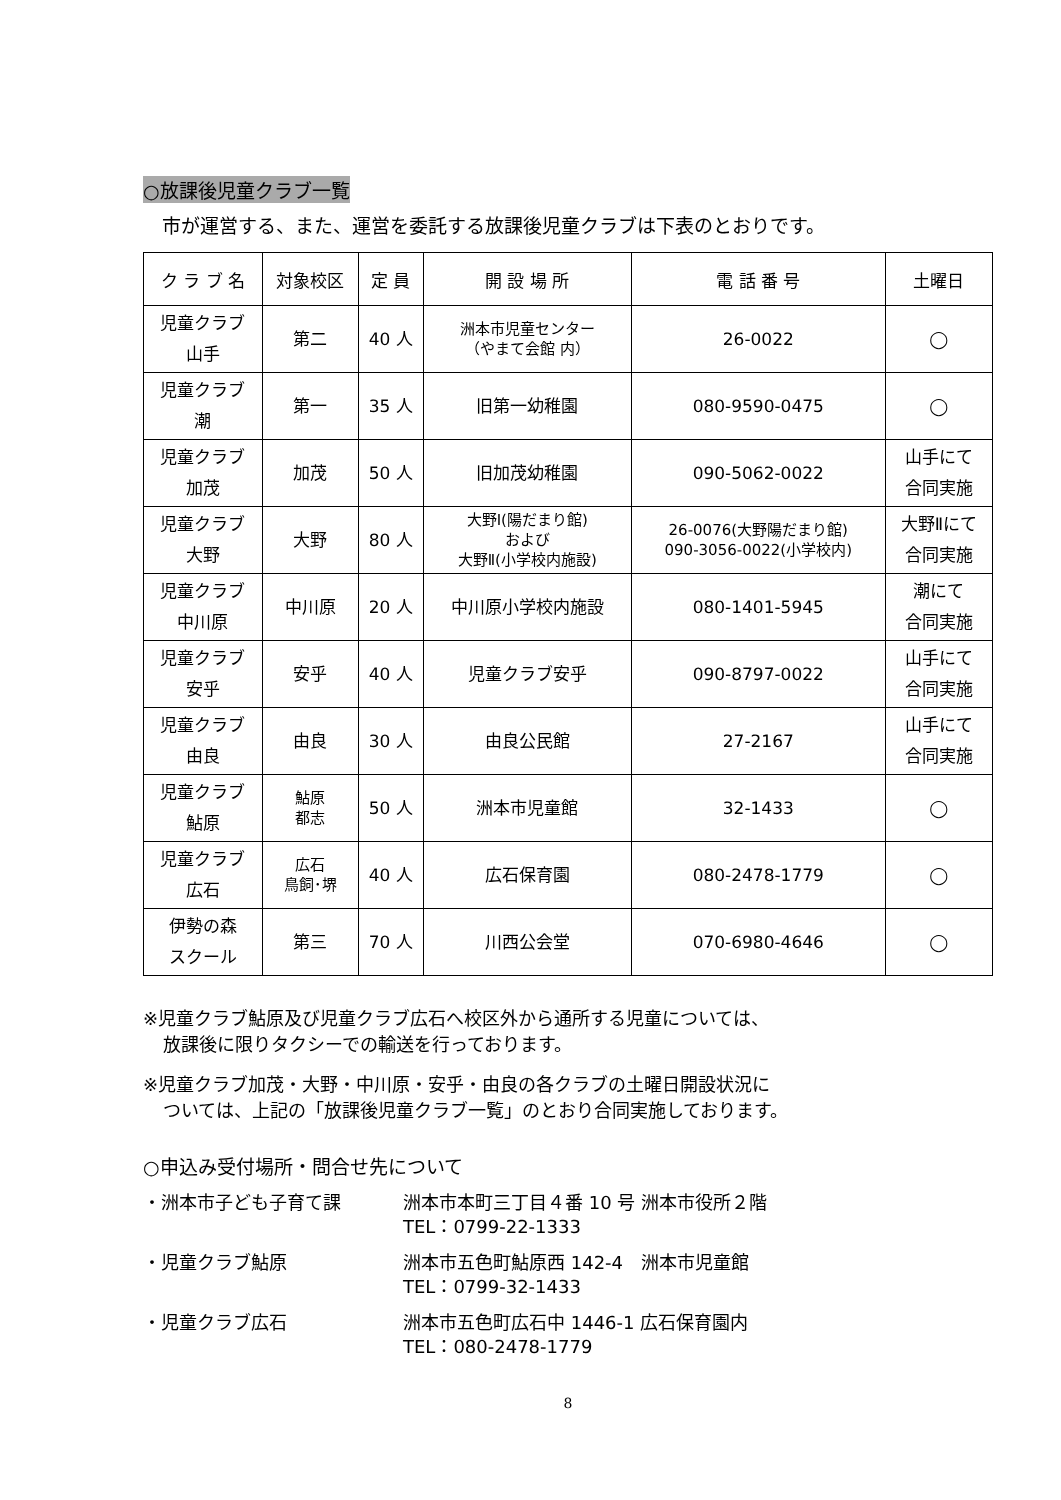○放課後児童クラブ一覧
　市が運営する、また、運営を委託する放課後児童クラブは下表のとおりです。
| ク ラ ブ 名 | 対象校区 | 定 員 | 開 設 場 所 | 電 話 番 号 | 土曜日 |
| --- | --- | --- | --- | --- | --- |
| 児童クラブ 山手 | 第二 | 40 人 | 洲本市児童センター （やまて会館 内） | 26-0022 | ◯ |
| 児童クラブ 潮 | 第一 | 35 人 | 旧第一幼稚園 | 080-9590-0475 | ◯ |
| 児童クラブ 加茂 | 加茂 | 50 人 | 旧加茂幼稚園 | 090-5062-0022 | 山手にて 合同実施 |
| 児童クラブ 大野 | 大野 | 80 人 | 大野Ⅰ(陽だまり館) および 大野Ⅱ(小学校内施設) | 26-0076(大野陽だまり館) 090-3056-0022(小学校内) | 大野Ⅱにて 合同実施 |
| 児童クラブ 中川原 | 中川原 | 20 人 | 中川原小学校内施設 | 080-1401-5945 | 潮にて 合同実施 |
| 児童クラブ 安乎 | 安乎 | 40 人 | 児童クラブ安乎 | 090-8797-0022 | 山手にて 合同実施 |
| 児童クラブ 由良 | 由良 | 30 人 | 由良公民館 | 27-2167 | 山手にて 合同実施 |
| 児童クラブ 鮎原 | 鮎原 都志 | 50 人 | 洲本市児童館 | 32-1433 | ◯ |
| 児童クラブ 広石 | 広石 鳥飼･堺 | 40 人 | 広石保育園 | 080-2478-1779 | ◯ |
| 伊勢の森 スクール | 第三 | 70 人 | 川西公会堂 | 070-6980-4646 | ◯ |
※児童クラブ鮎原及び児童クラブ広石へ校区外から通所する児童については、
放課後に限りタクシーでの輸送を行っております。
※児童クラブ加茂・大野・中川原・安乎・由良の各クラブの土曜日開設状況に
ついては、上記の「放課後児童クラブ一覧」のとおり合同実施しております。
○申込み受付場所・問合せ先について
・洲本市子ども子育て課 洲本市本町三丁目４番 10 号 洲本市役所２階
TEL：0799-22-1333
・児童クラブ鮎原 洲本市五色町鮎原西 142-4　洲本市児童館
TEL：0799-32-1433
・児童クラブ広石 洲本市五色町広石中 1446-1 広石保育園内
TEL：080-2478-1779
8